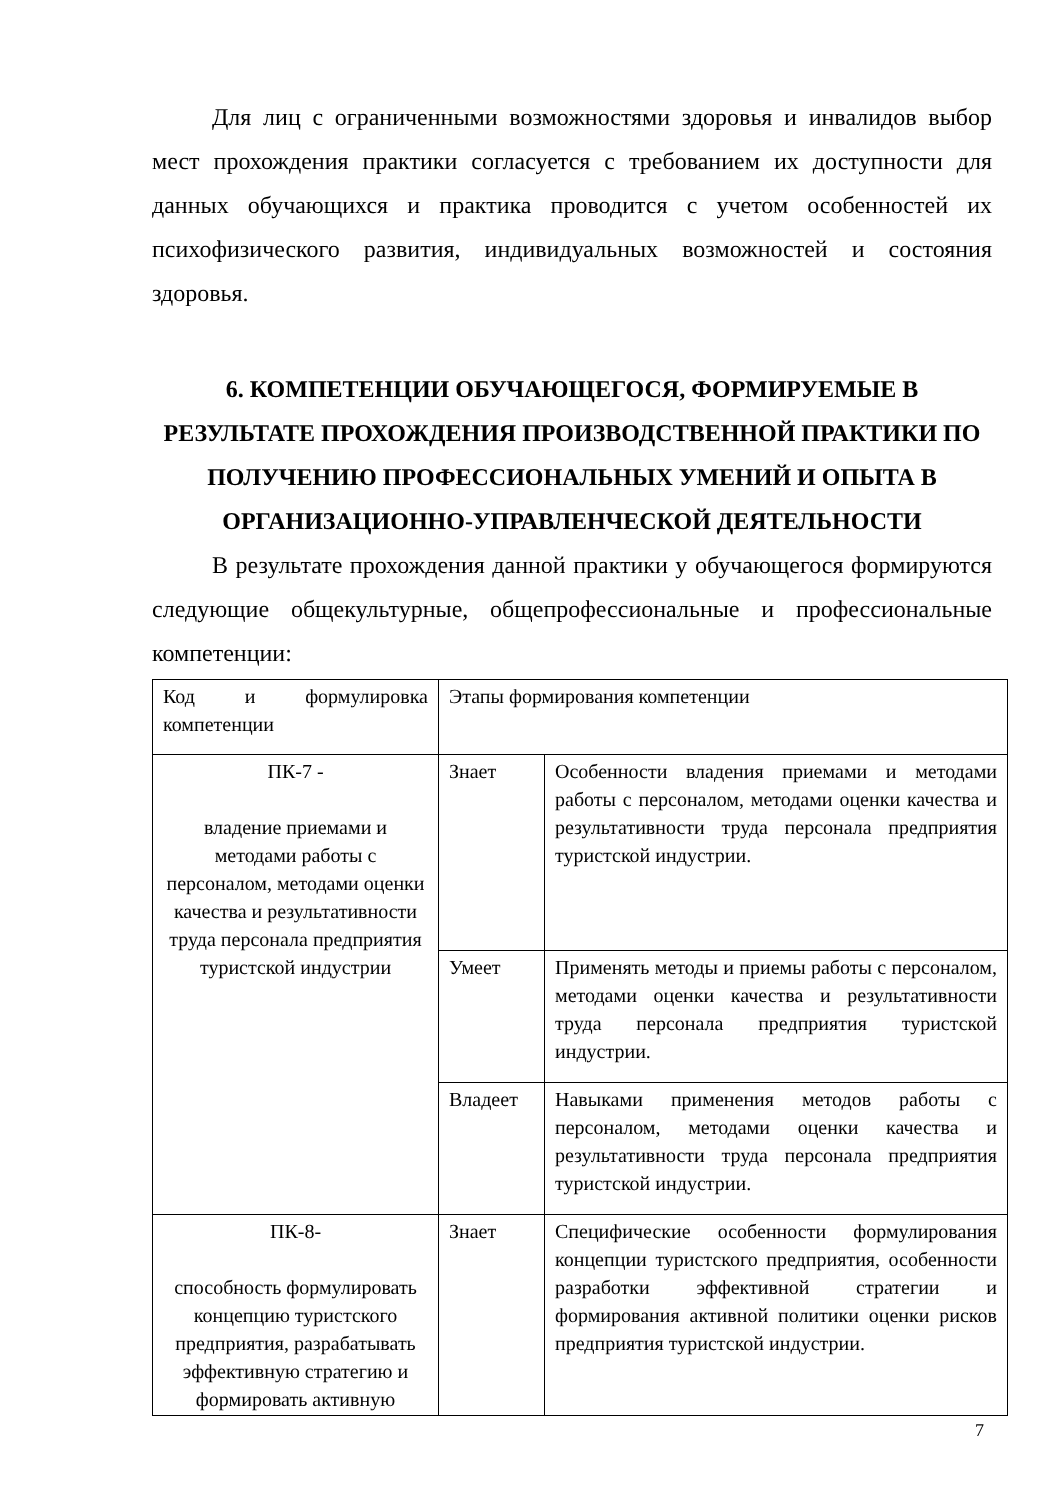Для лиц с ограниченными возможностями здоровья и инвалидов выбор мест прохождения практики согласуется с требованием их доступности для данных обучающихся и практика проводится с учетом особенностей их психофизического развития, индивидуальных возможностей и состояния здоровья.
6. КОМПЕТЕНЦИИ ОБУЧАЮЩЕГОСЯ, ФОРМИРУЕМЫЕ В РЕЗУЛЬТАТЕ ПРОХОЖДЕНИЯ ПРОИЗВОДСТВЕННОЙ ПРАКТИКИ ПО ПОЛУЧЕНИЮ ПРОФЕССИОНАЛЬНЫХ УМЕНИЙ И ОПЫТА В ОРГАНИЗАЦИОННО-УПРАВЛЕНЧЕСКОЙ ДЕЯТЕЛЬНОСТИ
В результате прохождения данной практики у обучающегося формируются следующие общекультурные, общепрофессиональные и профессиональные компетенции:
| Код и формулировка компетенции | Этапы формирования компетенции | |
| ПК-7 - владение приемами и методами работы с персоналом, методами оценки качества и результативности труда персонала предприятия туристской индустрии | Знает | Особенности владения приемами и методами работы с персоналом, методами оценки качества и результативности труда персонала предприятия туристской индустрии. |
| | Умеет | Применять методы и приемы работы с персоналом, методами оценки качества и результативности труда персонала предприятия туристской индустрии. |
| | Владеет | Навыками применения методов работы с персоналом, методами оценки качества и результативности труда персонала предприятия туристской индустрии. |
| ПК-8- способность формулировать концепцию туристского предприятия, разрабатывать эффективную стратегию и формировать активную | Знает | Специфические особенности формулирования концепции туристского предприятия, особенности разработки эффективной стратегии и формирования активной политики оценки рисков предприятия туристской индустрии. |
7